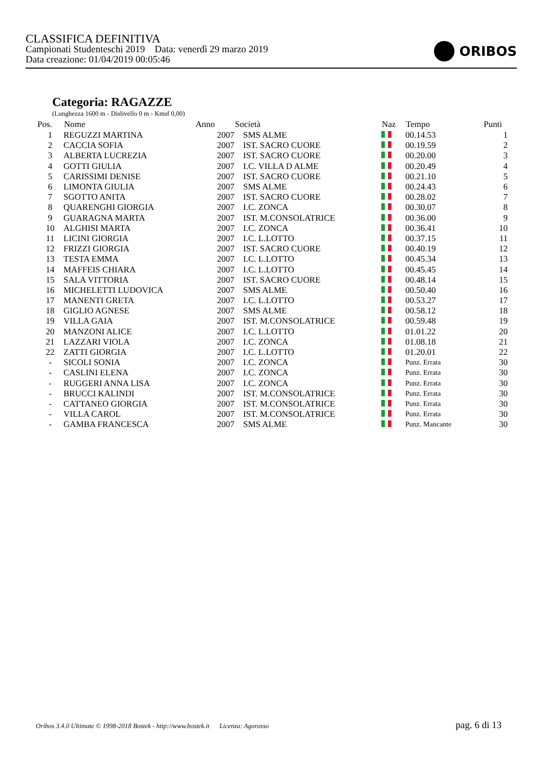CLASSIFICA DEFINITIVA
Campionati Studenteschi 2019 Data: venerdì 29 marzo 2019
Data creazione: 01/04/2019 00:05:46
ORIBOS
Categoria: RAGAZZE
(Lunghezza 1600 m - Dislivello 0 m - Kmsf 0,00)
| Pos. | Nome | Anno | Società | Naz | Tempo | Punti |
| --- | --- | --- | --- | --- | --- | --- |
| 1 | REGUZZI MARTINA | 2007 | SMS ALME | | 00.14.53 | 1 |
| 2 | CACCIA SOFIA | 2007 | IST. SACRO CUORE | | 00.19.59 | 2 |
| 3 | ALBERTA LUCREZIA | 2007 | IST. SACRO CUORE | | 00.20.00 | 3 |
| 4 | GOTTI GIULIA | 2007 | I.C. VILLA D ALME | | 00.20.49 | 4 |
| 5 | CARISSIMI DENISE | 2007 | IST. SACRO CUORE | | 00.21.10 | 5 |
| 6 | LIMONTA GIULIA | 2007 | SMS ALME | | 00.24.43 | 6 |
| 7 | SGOTTO ANITA | 2007 | IST. SACRO CUORE | | 00.28.02 | 7 |
| 8 | QUARENGHI GIORGIA | 2007 | I.C. ZONCA | | 00.30.07 | 8 |
| 9 | GUARAGNA MARTA | 2007 | IST. M.CONSOLATRICE | | 00.36.00 | 9 |
| 10 | ALGHISI MARTA | 2007 | I.C. ZONCA | | 00.36.41 | 10 |
| 11 | LICINI GIORGIA | 2007 | I.C. L.LOTTO | | 00.37.15 | 11 |
| 12 | FRIZZI GIORGIA | 2007 | IST. SACRO CUORE | | 00.40.19 | 12 |
| 13 | TESTA EMMA | 2007 | I.C. L.LOTTO | | 00.45.34 | 13 |
| 14 | MAFFEIS CHIARA | 2007 | I.C. L.LOTTO | | 00.45.45 | 14 |
| 15 | SALA VITTORIA | 2007 | IST. SACRO CUORE | | 00.48.14 | 15 |
| 16 | MICHELETTI LUDOVICA | 2007 | SMS ALME | | 00.50.40 | 16 |
| 17 | MANENTI GRETA | 2007 | I.C. L.LOTTO | | 00.53.27 | 17 |
| 18 | GIGLIO AGNESE | 2007 | SMS ALME | | 00.58.12 | 18 |
| 19 | VILLA GAIA | 2007 | IST. M.CONSOLATRICE | | 00.59.48 | 19 |
| 20 | MANZONI ALICE | 2007 | I.C. L.LOTTO | | 01.01.22 | 20 |
| 21 | LAZZARI VIOLA | 2007 | I.C. ZONCA | | 01.08.18 | 21 |
| 22 | ZATTI GIORGIA | 2007 | I.C. L.LOTTO | | 01.20.01 | 22 |
| - | SICOLI SONIA | 2007 | I.C. ZONCA | | Punz. Errata | 30 |
| - | CASLINI ELENA | 2007 | I.C. ZONCA | | Punz. Errata | 30 |
| - | RUGGERI ANNA LISA | 2007 | I.C. ZONCA | | Punz. Errata | 30 |
| - | BRUCCI KALINDI | 2007 | IST. M.CONSOLATRICE | | Punz. Errata | 30 |
| - | CATTANEO GIORGIA | 2007 | IST. M.CONSOLATRICE | | Punz. Errata | 30 |
| - | VILLA CAROL | 2007 | IST. M.CONSOLATRICE | | Punz. Errata | 30 |
| - | GAMBA FRANCESCA | 2007 | SMS ALME | | Punz. Mancante | 30 |
Oribos 3.4.0 Ultimate © 1998-2018 Bostek - http://www.bostek.it Licenza: Agorosso pag. 6 di 13